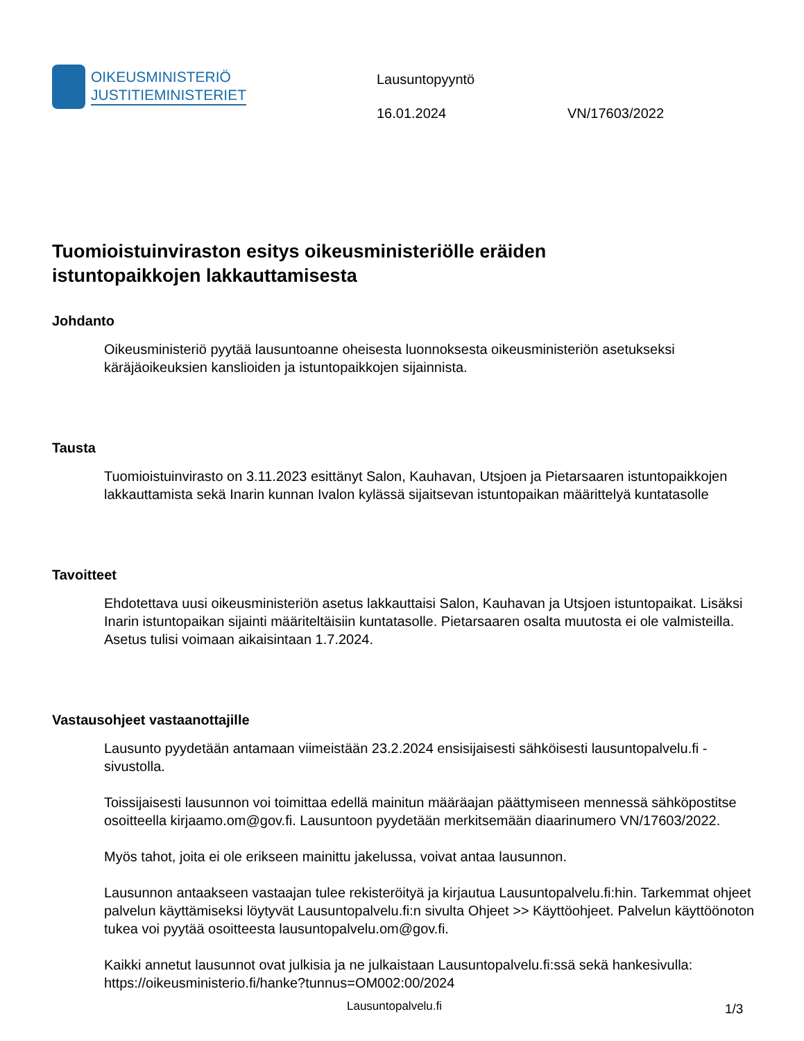OIKEUSMINISTERIÖ
JUSTITIEMINISTERIET
Lausuntopyyntö
16.01.2024 VN/17603/2022
Tuomioistuinviraston esitys oikeusministeriölle eräiden istuntopaikkojen lakkauttamisesta
Johdanto
Oikeusministeriö pyytää lausuntoanne oheisesta luonnoksesta oikeusministeriön asetukseksi käräjäoikeuksien kanslioiden ja istuntopaikkojen sijainnista.
Tausta
Tuomioistuinvirasto on 3.11.2023 esittänyt Salon, Kauhavan, Utsjoen ja Pietarsaaren istuntopaikkojen lakkauttamista sekä Inarin kunnan Ivalon kylässä sijaitsevan istuntopaikan määrittelyä kuntatasolle
Tavoitteet
Ehdotettava uusi oikeusministeriön asetus lakkauttaisi Salon, Kauhavan ja Utsjoen istuntopaikat. Lisäksi Inarin istuntopaikan sijainti määriteltäisiin kuntatasolle. Pietarsaaren osalta muutosta ei ole valmisteilla. Asetus tulisi voimaan aikaisintaan 1.7.2024.
Vastausohjeet vastaanottajille
Lausunto pyydetään antamaan viimeistään 23.2.2024 ensisijaisesti sähköisesti lausuntopalvelu.fi -sivustolla.
Toissijaisesti lausunnon voi toimittaa edellä mainitun määräajan päättymiseen mennessä sähköpostitse osoitteella kirjaamo.om@gov.fi. Lausuntoon pyydetään merkitsemään diaarinumero VN/17603/2022.
Myös tahot, joita ei ole erikseen mainittu jakelussa, voivat antaa lausunnon.
Lausunnon antaakseen vastaajan tulee rekisteröityä ja kirjautua Lausuntopalvelu.fi:hin. Tarkemmat ohjeet palvelun käyttämiseksi löytyvät Lausuntopalvelu.fi:n sivulta Ohjeet >> Käyttöohjeet. Palvelun käyttöönoton tukea voi pyytää osoitteesta lausuntopalvelu.om@gov.fi.
Kaikki annetut lausunnot ovat julkisia ja ne julkaistaan Lausuntopalvelu.fi:ssä sekä hankesivulla: https://oikeusministerio.fi/hanke?tunnus=OM002:00/2024
Lausuntopalvelu.fi 1/3